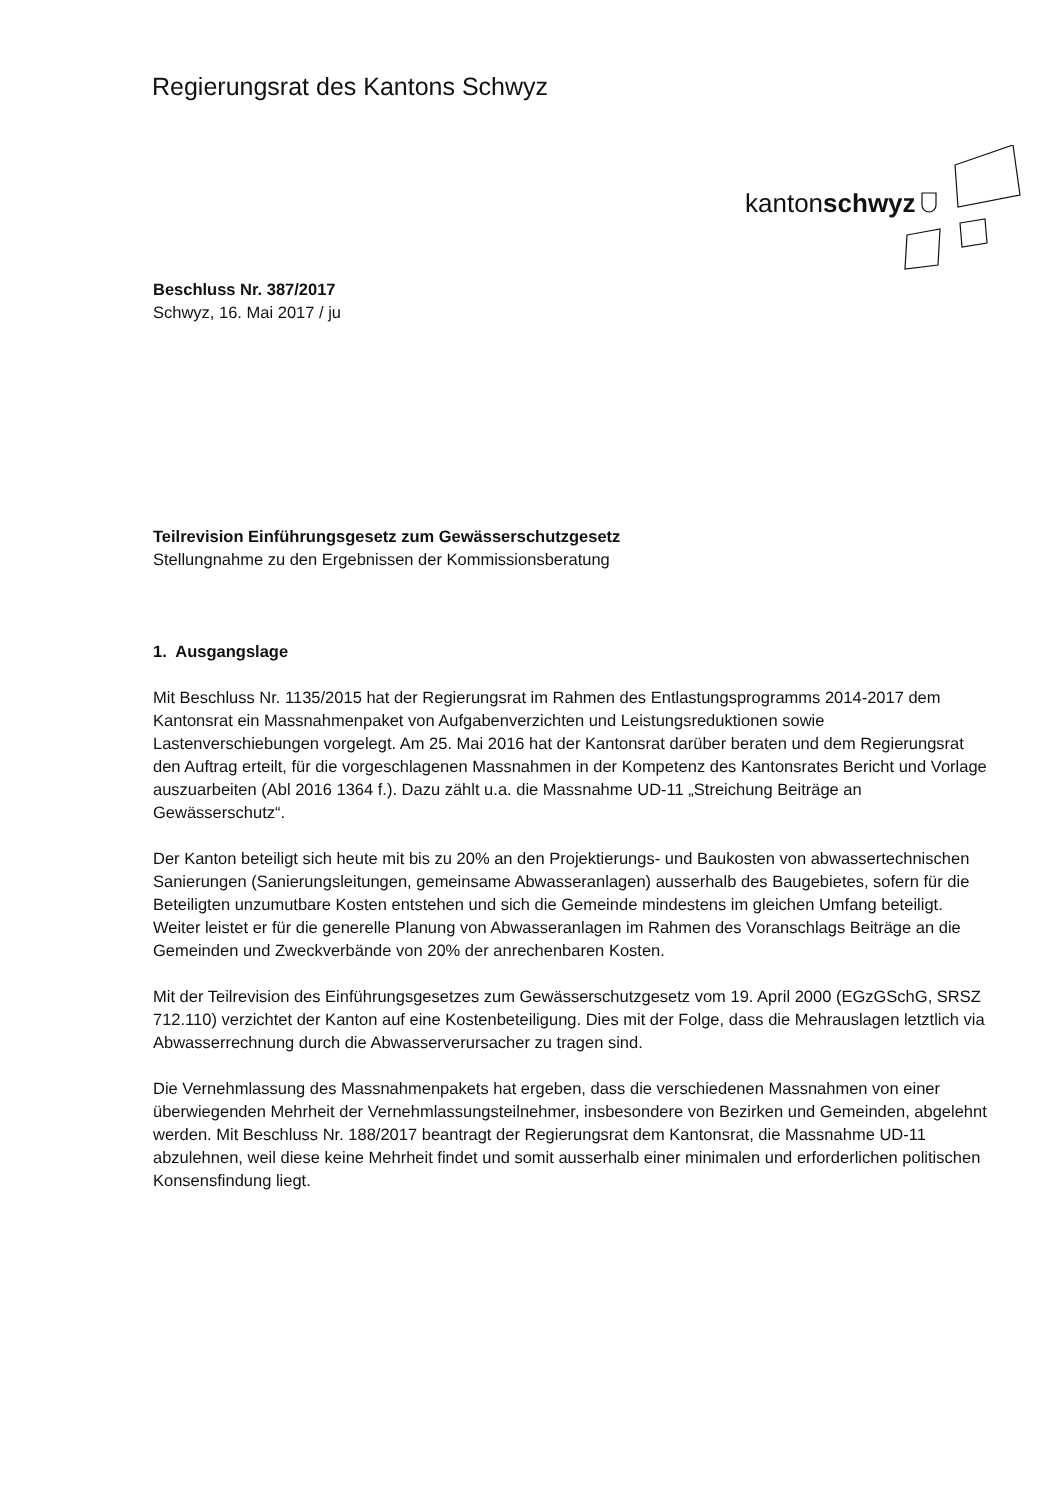Regierungsrat des Kantons Schwyz
kantonschwyz
Beschluss Nr. 387/2017
Schwyz, 16. Mai 2017 / ju
Teilrevision Einführungsgesetz zum Gewässerschutzgesetz
Stellungnahme zu den Ergebnissen der Kommissionsberatung
1. Ausgangslage
Mit Beschluss Nr. 1135/2015 hat der Regierungsrat im Rahmen des Entlastungsprogramms 2014-2017 dem Kantonsrat ein Massnahmenpaket von Aufgabenverzichten und Leistungsreduktionen sowie Lastenverschiebungen vorgelegt. Am 25. Mai 2016 hat der Kantonsrat darüber beraten und dem Regierungsrat den Auftrag erteilt, für die vorgeschlagenen Massnahmen in der Kompetenz des Kantonsrates Bericht und Vorlage auszuarbeiten (Abl 2016 1364 f.). Dazu zählt u.a. die Massnahme UD-11 „Streichung Beiträge an Gewässerschutz“.
Der Kanton beteiligt sich heute mit bis zu 20% an den Projektierungs- und Baukosten von abwassertechnischen Sanierungen (Sanierungsleitungen, gemeinsame Abwasseranlagen) ausserhalb des Baugebietes, sofern für die Beteiligten unzumutbare Kosten entstehen und sich die Gemeinde mindestens im gleichen Umfang beteiligt. Weiter leistet er für die generelle Planung von Abwasseranlagen im Rahmen des Voranschlags Beiträge an die Gemeinden und Zweckverbände von 20% der anrechenbaren Kosten.
Mit der Teilrevision des Einführungsgesetzes zum Gewässerschutzgesetz vom 19. April 2000 (EGzGSchG, SRSZ 712.110) verzichtet der Kanton auf eine Kostenbeteiligung. Dies mit der Folge, dass die Mehrauslagen letztlich via Abwasserrechnung durch die Abwasserverursacher zu tragen sind.
Die Vernehmlassung des Massnahmenpakets hat ergeben, dass die verschiedenen Massnahmen von einer überwiegenden Mehrheit der Vernehmlassungsteilnehmer, insbesondere von Bezirken und Gemeinden, abgelehnt werden. Mit Beschluss Nr. 188/2017 beantragt der Regierungsrat dem Kantonsrat, die Massnahme UD-11 abzulehnen, weil diese keine Mehrheit findet und somit ausserhalb einer minimalen und erforderlichen politischen Konsensfindung liegt.